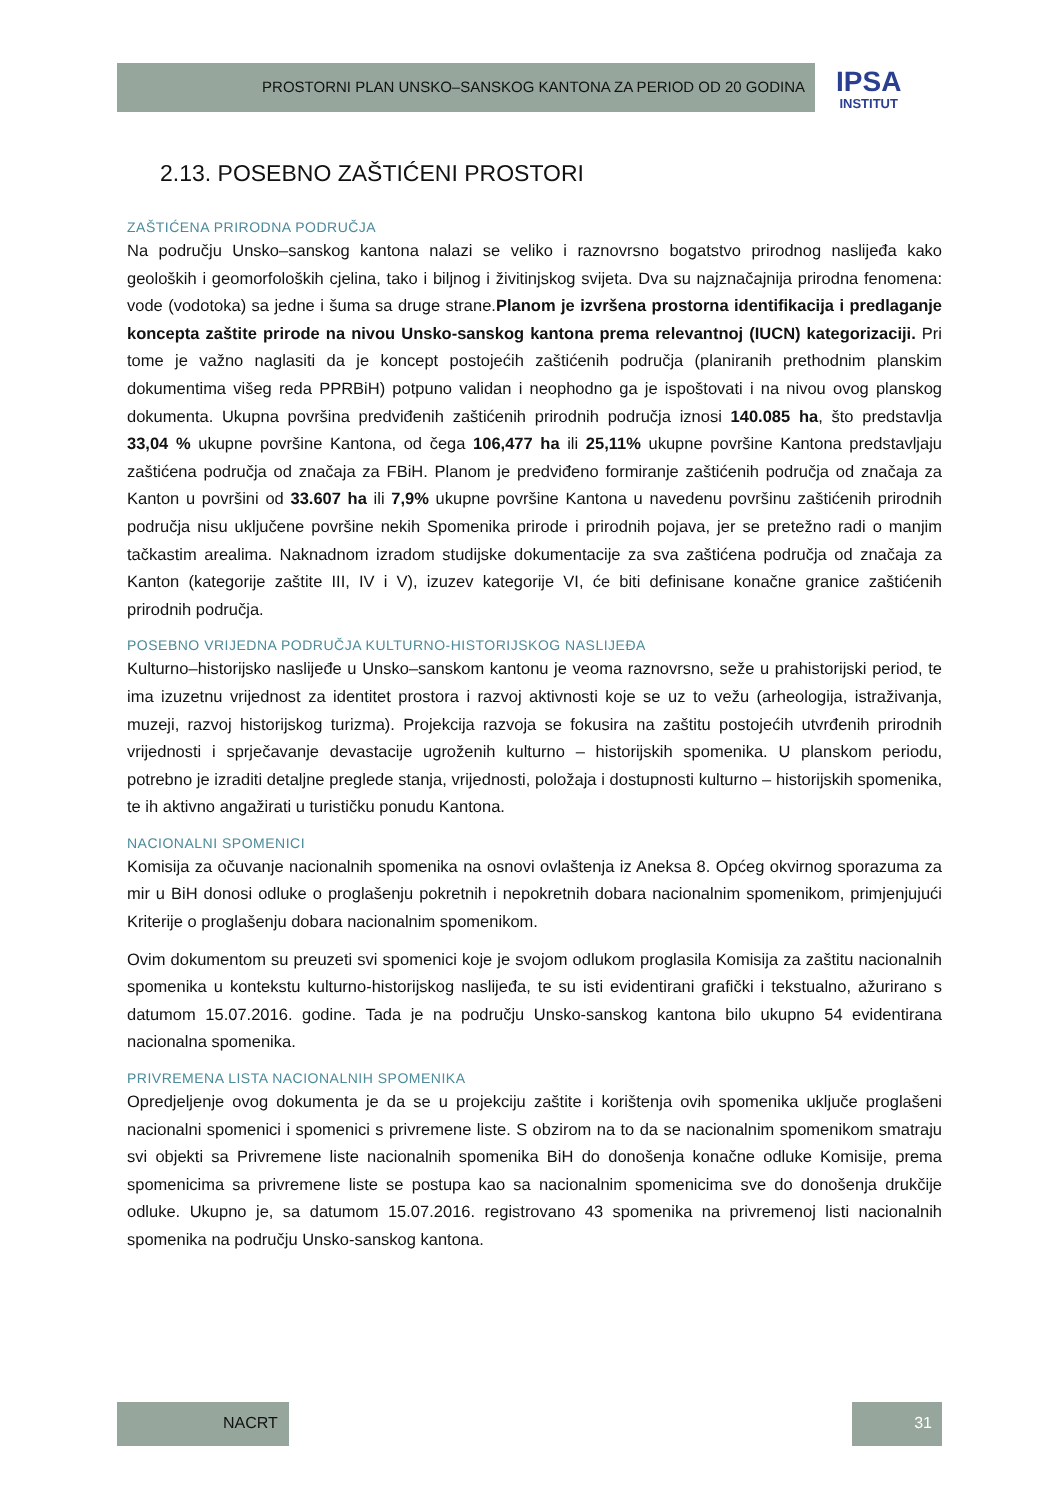PROSTORNI PLAN UNSKO–SANSKOG KANTONA ZA PERIOD OD 20 GODINA
IPSA
INSTITUT
2.13. POSEBNO ZAŠTIĆENI PROSTORI
ZAŠTIĆENA PRIRODNA PODRUČJA
Na području Unsko–sanskog kantona nalazi se veliko i raznovrsno bogatstvo prirodnog naslijeđa kako geoloških i geomorfoloških cjelina, tako i biljnog i živitinjskog svijeta. Dva su najznačajnija prirodna fenomena: vode (vodotoka) sa jedne i šuma sa druge strane.Planom je izvršena prostorna identifikacija i predlaganje koncepta zaštite prirode na nivou Unsko-sanskog kantona prema relevantnoj (IUCN) kategorizaciji. Pri tome je važno naglasiti da je koncept postojećih zaštićenih područja (planiranih prethodnim planskim dokumentima višeg reda PPRBiH) potpuno validan i neophodno ga je ispoštovati i na nivou ovog planskog dokumenta. Ukupna površina predviđenih zaštićenih prirodnih područja iznosi 140.085 ha, što predstavlja 33,04 % ukupne površine Kantona, od čega 106,477 ha ili 25,11% ukupne površine Kantona predstavljaju zaštićena područja od značaja za FBiH. Planom je predviđeno formiranje zaštićenih područja od značaja za Kanton u površini od 33.607 ha ili 7,9% ukupne površine Kantona u navedenu površinu zaštićenih prirodnih područja nisu uključene površine nekih Spomenika prirode i prirodnih pojava, jer se pretežno radi o manjim tačkastim arealima. Naknadnom izradom studijske dokumentacije za sva zaštićena područja od značaja za Kanton (kategorije zaštite III, IV i V), izuzev kategorije VI, će biti definisane konačne granice zaštićenih prirodnih područja.
POSEBNO VRIJEDNA PODRUČJA KULTURNO-HISTORIJSKOG NASLIJEĐA
Kulturno–historijsko naslijeđe u Unsko–sanskom kantonu je veoma raznovrsno, seže u prahistorijski period, te ima izuzetnu vrijednost za identitet prostora i razvoj aktivnosti koje se uz to vežu (arheologija, istraživanja, muzeji, razvoj historijskog turizma). Projekcija razvoja se fokusira na zaštitu postojećih utvrđenih prirodnih vrijednosti i sprječavanje devastacije ugroženih kulturno – historijskih spomenika. U planskom periodu, potrebno je izraditi detaljne preglede stanja, vrijednosti, položaja i dostupnosti kulturno – historijskih spomenika, te ih aktivno angažirati u turističku ponudu Kantona.
NACIONALNI SPOMENICI
Komisija za očuvanje nacionalnih spomenika na osnovi ovlaštenja iz Aneksa 8. Općeg okvirnog sporazuma za mir u BiH donosi odluke o proglašenju pokretnih i nepokretnih dobara nacionalnim spomenikom, primjenjujući Kriterije o proglašenju dobara nacionalnim spomenikom.
Ovim dokumentom su preuzeti svi spomenici koje je svojom odlukom proglasila Komisija za zaštitu nacionalnih spomenika u kontekstu kulturno-historijskog naslijeđa, te su isti evidentirani grafički i tekstualno, ažurirano s datumom 15.07.2016. godine. Tada je na području Unsko-sanskog kantona bilo ukupno 54 evidentirana nacionalna spomenika.
PRIVREMENA LISTA NACIONALNIH SPOMENIKA
Opredjeljenje ovog dokumenta je da se u projekciju zaštite i korištenja ovih spomenika uključe proglašeni nacionalni spomenici i spomenici s privremene liste. S obzirom na to da se nacionalnim spomenikom smatraju svi objekti sa Privremene liste nacionalnih spomenika BiH do donošenja konačne odluke Komisije, prema spomenicima sa privremene liste se postupa kao sa nacionalnim spomenicima sve do donošenja drukčije odluke. Ukupno je, sa datumom 15.07.2016. registrovano 43 spomenika na privremenoj listi nacionalnih spomenika na području Unsko-sanskog kantona.
NACRT 31